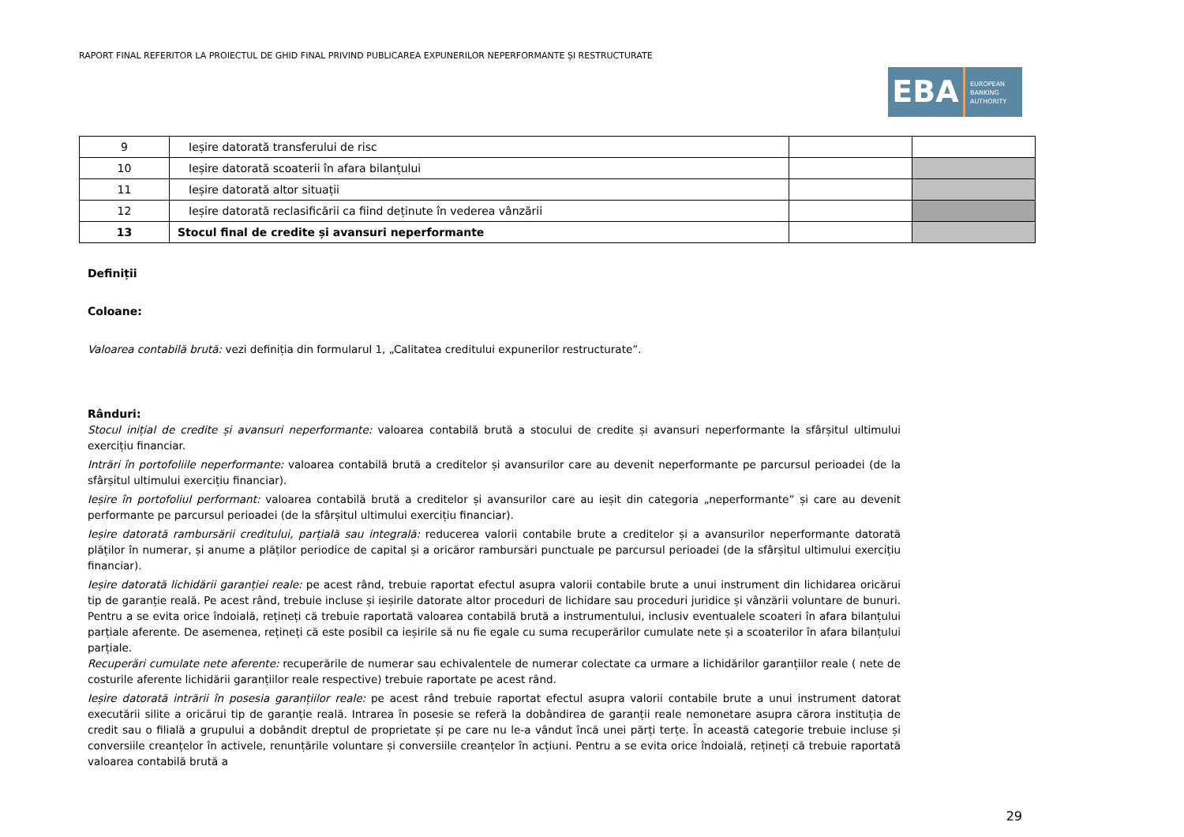RAPORT FINAL REFERITOR LA PROIECTUL DE GHID FINAL PRIVIND PUBLICAREA EXPUNERILOR NEPERFORMANTE ȘI RESTRUCTURATE
EBA
EUROPEAN
BANKING
AUTHORITY
| 9 | Ieșire datorată transferului de risc | | |
| 10 | Ieșire datorată scoaterii în afara bilanțului | | |
| 11 | Ieșire datorată altor situații | | |
| 12 | Ieșire datorată reclasificării ca fiind deținute în vederea vânzării | | |
| 13 | Stocul final de credite și avansuri neperformante | | |
Definiții
Coloane:
Valoarea contabilă brută: vezi definiția din formularul 1, „Calitatea creditului expunerilor restructurate”.
Rânduri:
Stocul inițial de credite și avansuri neperformante: valoarea contabilă brută a stocului de credite și avansuri neperformante la sfârșitul ultimului exercițiu financiar.
Intrări în portofoliile neperformante: valoarea contabilă brută a creditelor și avansurilor care au devenit neperformante pe parcursul perioadei (de la sfârșitul ultimului exercițiu financiar).
Ieșire în portofoliul performant: valoarea contabilă brută a creditelor și avansurilor care au ieșit din categoria „neperformante” și care au devenit performante pe parcursul perioadei (de la sfârșitul ultimului exercițiu financiar).
Ieșire datorată rambursării creditului, parțială sau integrală: reducerea valorii contabile brute a creditelor și a avansurilor neperformante datorată plăților în numerar, și anume a plăților periodice de capital și a oricăror rambursări punctuale pe parcursul perioadei (de la sfârșitul ultimului exercițiu financiar).
Ieșire datorată lichidării garanției reale: pe acest rând, trebuie raportat efectul asupra valorii contabile brute a unui instrument din lichidarea oricărui tip de garanție reală. Pe acest rând, trebuie incluse și ieșirile datorate altor proceduri de lichidare sau proceduri juridice și vânzării voluntare de bunuri. Pentru a se evita orice îndoială, rețineți că trebuie raportată valoarea contabilă brută a instrumentului, inclusiv eventualele scoateri în afara bilanțului parțiale aferente. De asemenea, rețineți că este posibil ca ieșirile să nu fie egale cu suma recuperărilor cumulate nete și a scoaterilor în afara bilanțului parțiale.
Recuperări cumulate nete aferente: recuperările de numerar sau echivalentele de numerar colectate ca urmare a lichidărilor garanțiilor reale ( nete de costurile aferente lichidării garanțiilor reale respective) trebuie raportate pe acest rând.
Ieșire datorată intrării în posesia garanțiilor reale: pe acest rând trebuie raportat efectul asupra valorii contabile brute a unui instrument datorat executării silite a oricărui tip de garanție reală. Intrarea în posesie se referă la dobândirea de garanții reale nemonetare asupra cărora instituția de credit sau o filială a grupului a dobândit dreptul de proprietate și pe care nu le-a vândut încă unei părți terțe. În această categorie trebuie incluse și conversiile creanțelor în activele, renunțările voluntare și conversiile creanțelor în acțiuni. Pentru a se evita orice îndoială, rețineți că trebuie raportată valoarea contabilă brută a
29